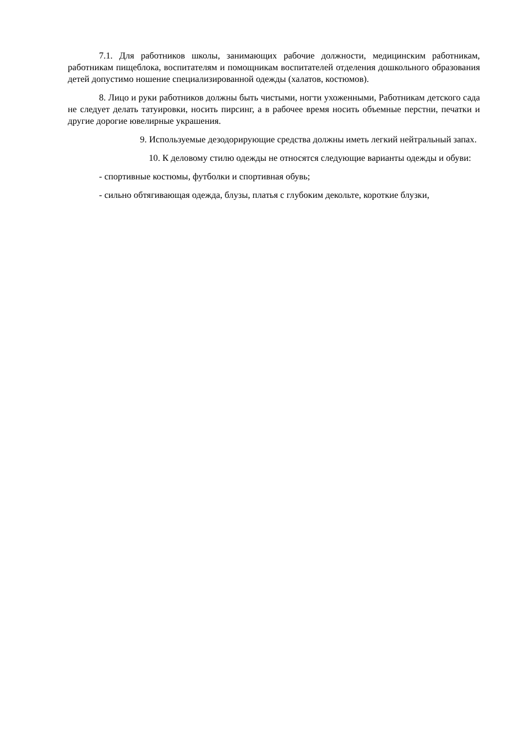7.1. Для работников школы, занимающих рабочие должности, медицинским работникам, работникам пищеблока, воспитателям и помощникам воспитателей отделения дошкольного образования детей допустимо ношение специализированной одежды (халатов, костюмов).
8. Лицо и руки работников должны быть чистыми, ногти ухоженными, Работникам детского сада не следует делать татуировки, носить пирсинг, а в рабочее время носить объемные перстни, печатки и другие дорогие ювелирные украшения.
9. Используемые дезодорирующие средства должны иметь легкий нейтральный запах.
10. К деловому стилю одежды не относятся следующие варианты одежды и обуви:
- спортивные костюмы, футболки и спортивная обувь;
- сильно обтягивающая одежда, блузы, платья с глубоким декольте, короткие блузки,